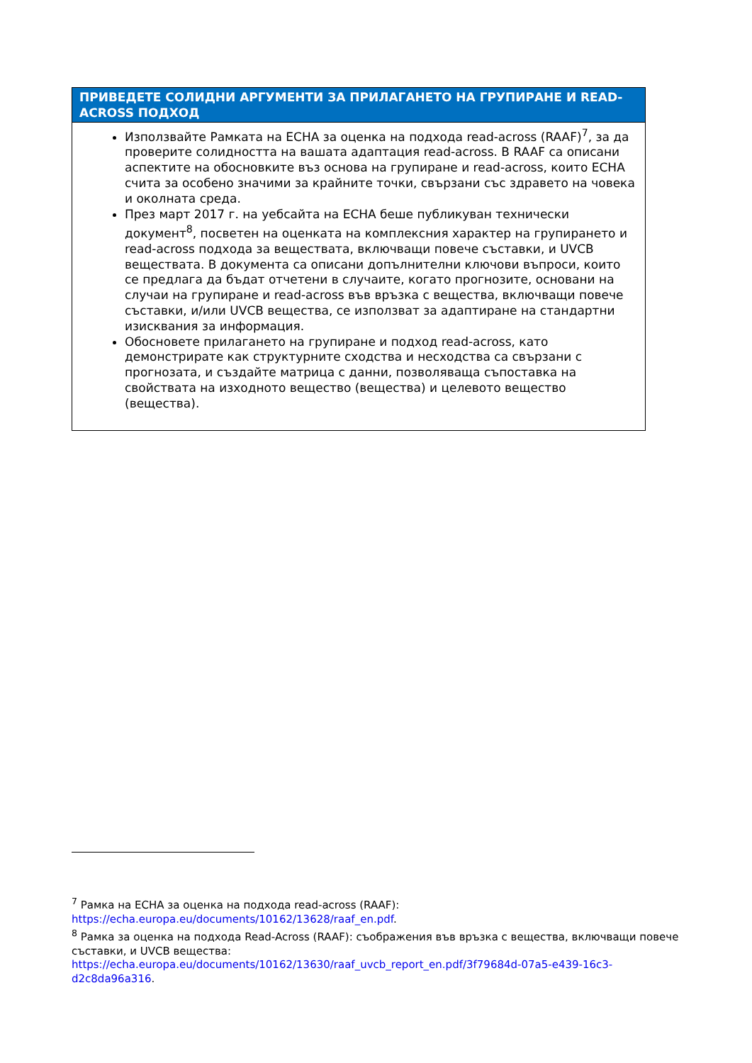ПРИВЕДЕТЕ СОЛИДНИ АРГУМЕНТИ ЗА ПРИЛАГАНЕТО НА ГРУПИРАНЕ И READ-ACROSS ПОДХОД
Използвайте Рамката на ECHA за оценка на подхода read-across (RAAF)<sup>7</sup>, за да проверите солидността на вашата адаптация read-across. В RAAF са описани аспектите на обосновките въз основа на групиране и read-across, които ECHA счита за особено значими за крайните точки, свързани със здравето на човека и околната среда.
През март 2017 г. на уебсайта на ECHA беше публикуван технически документ<sup>8</sup>, посветен на оценката на комплексния характер на групирането и read-across подхода за веществата, включващи повече съставки, и UVCB веществата. В документа са описани допълнителни ключови въпроси, които се предлага да бъдат отчетени в случаите, когато прогнозите, основани на случаи на групиране и read-across във връзка с вещества, включващи повече съставки, и/или UVCB вещества, се използват за адаптиране на стандартни изисквания за информация.
Обосновете прилагането на групиране и подход read-across, като демонстрирате как структурните сходства и несходства са свързани с прогнозата, и създайте матрица с данни, позволяваща съпоставка на свойствата на изходното вещество (вещества) и целевото вещество (вещества).
<sup>7</sup> Рамка на ECHA за оценка на подхода read-across (RAAF): https://echa.europa.eu/documents/10162/13628/raaf_en.pdf.
<sup>8</sup> Рамка за оценка на подхода Read-Across (RAAF): съображения във връзка с вещества, включващи повече съставки, и UVCB вещества: https://echa.europa.eu/documents/10162/13630/raaf_uvcb_report_en.pdf/3f79684d-07a5-e439-16c3-d2c8da96a316.